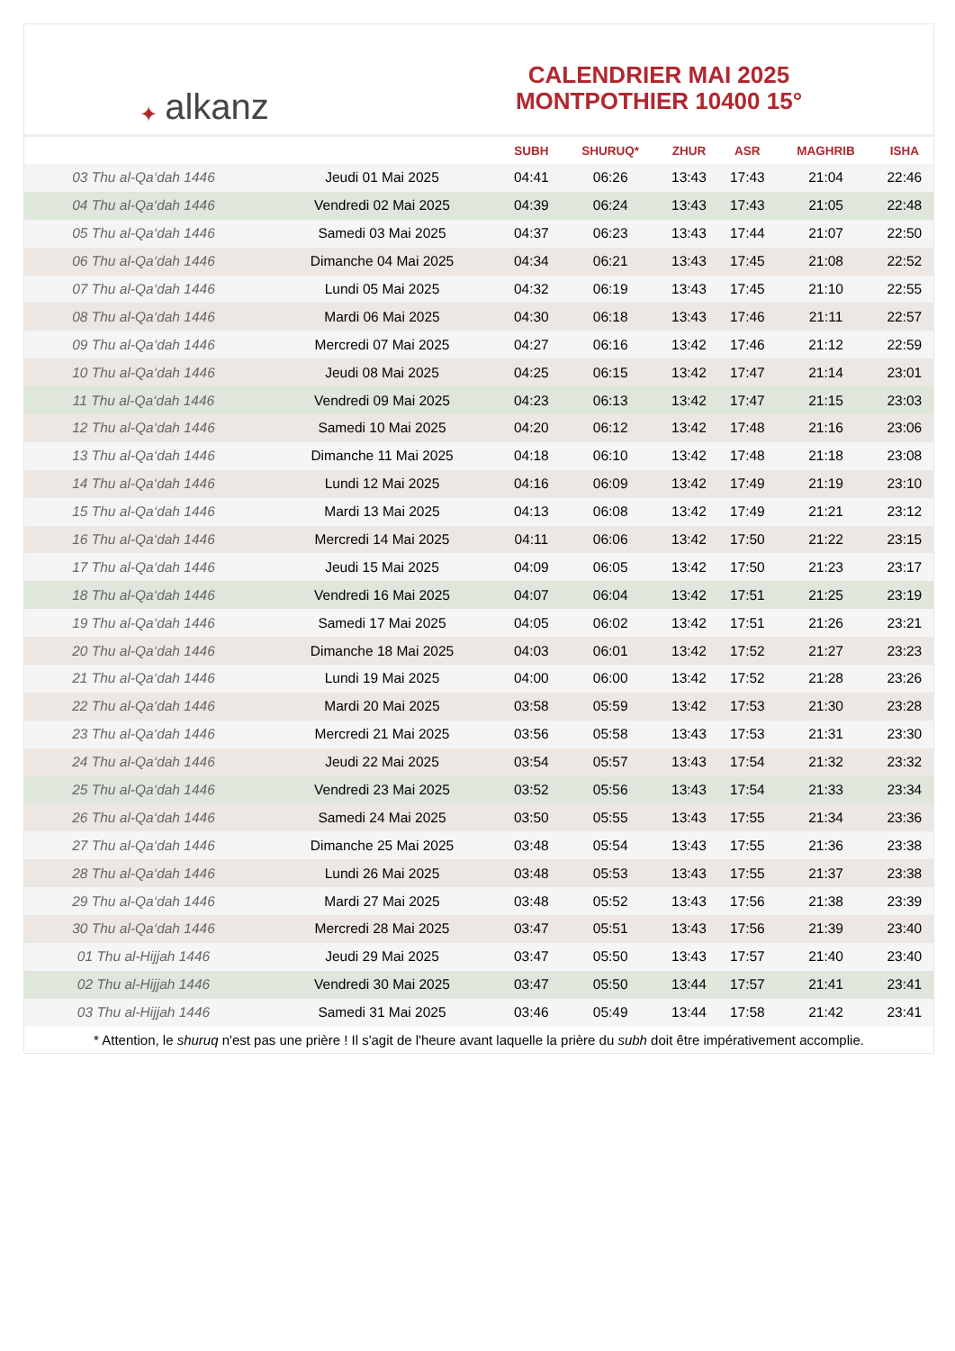✦ alkanz
CALENDRIER MAI 2025
MONTPOTHIER 10400 15°
| | | SUBH | SHURUQ* | ZHUR | ASR | MAGHRIB | ISHA |
| --- | --- | --- | --- | --- | --- | --- | --- |
| 03 Thu al-Qa‘dah 1446 | Jeudi 01 Mai 2025 | 04:41 | 06:26 | 13:43 | 17:43 | 21:04 | 22:46 |
| 04 Thu al-Qa‘dah 1446 | Vendredi 02 Mai 2025 | 04:39 | 06:24 | 13:43 | 17:43 | 21:05 | 22:48 |
| 05 Thu al-Qa‘dah 1446 | Samedi 03 Mai 2025 | 04:37 | 06:23 | 13:43 | 17:44 | 21:07 | 22:50 |
| 06 Thu al-Qa‘dah 1446 | Dimanche 04 Mai 2025 | 04:34 | 06:21 | 13:43 | 17:45 | 21:08 | 22:52 |
| 07 Thu al-Qa‘dah 1446 | Lundi 05 Mai 2025 | 04:32 | 06:19 | 13:43 | 17:45 | 21:10 | 22:55 |
| 08 Thu al-Qa‘dah 1446 | Mardi 06 Mai 2025 | 04:30 | 06:18 | 13:43 | 17:46 | 21:11 | 22:57 |
| 09 Thu al-Qa‘dah 1446 | Mercredi 07 Mai 2025 | 04:27 | 06:16 | 13:42 | 17:46 | 21:12 | 22:59 |
| 10 Thu al-Qa‘dah 1446 | Jeudi 08 Mai 2025 | 04:25 | 06:15 | 13:42 | 17:47 | 21:14 | 23:01 |
| 11 Thu al-Qa‘dah 1446 | Vendredi 09 Mai 2025 | 04:23 | 06:13 | 13:42 | 17:47 | 21:15 | 23:03 |
| 12 Thu al-Qa‘dah 1446 | Samedi 10 Mai 2025 | 04:20 | 06:12 | 13:42 | 17:48 | 21:16 | 23:06 |
| 13 Thu al-Qa‘dah 1446 | Dimanche 11 Mai 2025 | 04:18 | 06:10 | 13:42 | 17:48 | 21:18 | 23:08 |
| 14 Thu al-Qa‘dah 1446 | Lundi 12 Mai 2025 | 04:16 | 06:09 | 13:42 | 17:49 | 21:19 | 23:10 |
| 15 Thu al-Qa‘dah 1446 | Mardi 13 Mai 2025 | 04:13 | 06:08 | 13:42 | 17:49 | 21:21 | 23:12 |
| 16 Thu al-Qa‘dah 1446 | Mercredi 14 Mai 2025 | 04:11 | 06:06 | 13:42 | 17:50 | 21:22 | 23:15 |
| 17 Thu al-Qa‘dah 1446 | Jeudi 15 Mai 2025 | 04:09 | 06:05 | 13:42 | 17:50 | 21:23 | 23:17 |
| 18 Thu al-Qa‘dah 1446 | Vendredi 16 Mai 2025 | 04:07 | 06:04 | 13:42 | 17:51 | 21:25 | 23:19 |
| 19 Thu al-Qa‘dah 1446 | Samedi 17 Mai 2025 | 04:05 | 06:02 | 13:42 | 17:51 | 21:26 | 23:21 |
| 20 Thu al-Qa‘dah 1446 | Dimanche 18 Mai 2025 | 04:03 | 06:01 | 13:42 | 17:52 | 21:27 | 23:23 |
| 21 Thu al-Qa‘dah 1446 | Lundi 19 Mai 2025 | 04:00 | 06:00 | 13:42 | 17:52 | 21:28 | 23:26 |
| 22 Thu al-Qa‘dah 1446 | Mardi 20 Mai 2025 | 03:58 | 05:59 | 13:42 | 17:53 | 21:30 | 23:28 |
| 23 Thu al-Qa‘dah 1446 | Mercredi 21 Mai 2025 | 03:56 | 05:58 | 13:43 | 17:53 | 21:31 | 23:30 |
| 24 Thu al-Qa‘dah 1446 | Jeudi 22 Mai 2025 | 03:54 | 05:57 | 13:43 | 17:54 | 21:32 | 23:32 |
| 25 Thu al-Qa‘dah 1446 | Vendredi 23 Mai 2025 | 03:52 | 05:56 | 13:43 | 17:54 | 21:33 | 23:34 |
| 26 Thu al-Qa‘dah 1446 | Samedi 24 Mai 2025 | 03:50 | 05:55 | 13:43 | 17:55 | 21:34 | 23:36 |
| 27 Thu al-Qa‘dah 1446 | Dimanche 25 Mai 2025 | 03:48 | 05:54 | 13:43 | 17:55 | 21:36 | 23:38 |
| 28 Thu al-Qa‘dah 1446 | Lundi 26 Mai 2025 | 03:48 | 05:53 | 13:43 | 17:55 | 21:37 | 23:38 |
| 29 Thu al-Qa‘dah 1446 | Mardi 27 Mai 2025 | 03:48 | 05:52 | 13:43 | 17:56 | 21:38 | 23:39 |
| 30 Thu al-Qa‘dah 1446 | Mercredi 28 Mai 2025 | 03:47 | 05:51 | 13:43 | 17:56 | 21:39 | 23:40 |
| 01 Thu al-Hijjah 1446 | Jeudi 29 Mai 2025 | 03:47 | 05:50 | 13:43 | 17:57 | 21:40 | 23:40 |
| 02 Thu al-Hijjah 1446 | Vendredi 30 Mai 2025 | 03:47 | 05:50 | 13:44 | 17:57 | 21:41 | 23:41 |
| 03 Thu al-Hijjah 1446 | Samedi 31 Mai 2025 | 03:46 | 05:49 | 13:44 | 17:58 | 21:42 | 23:41 |
* Attention, le shuruq n'est pas une prière ! Il s'agit de l'heure avant laquelle la prière du subh doit être impérativement accomplie.